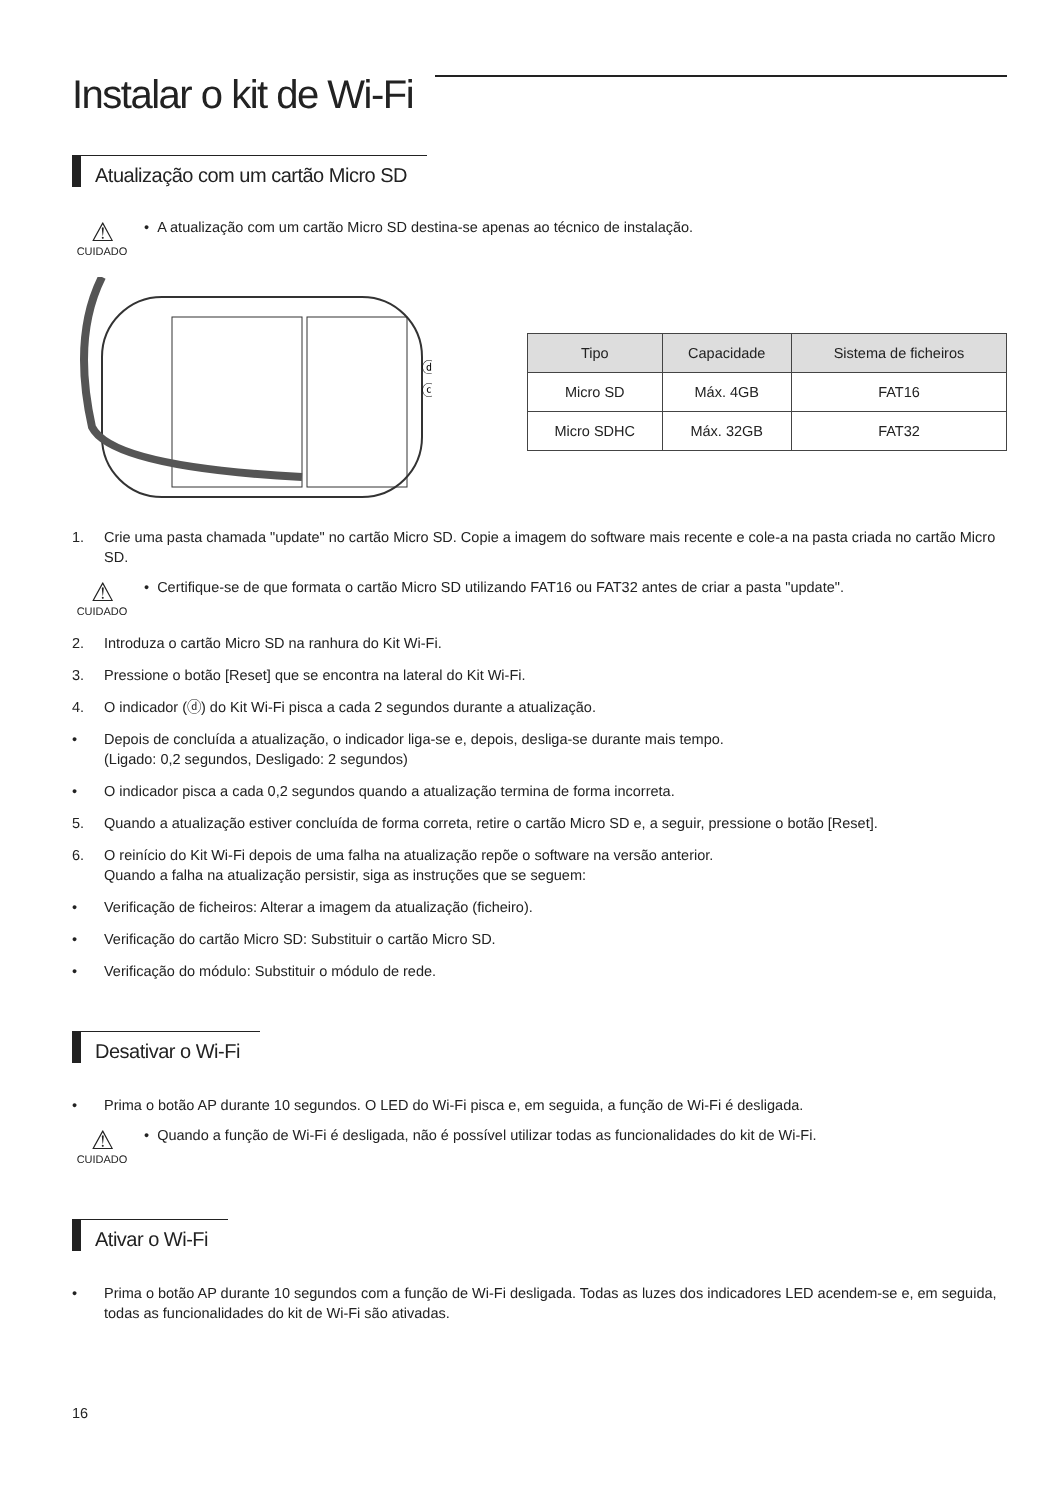Instalar o kit de Wi-Fi
Atualização com um cartão Micro SD
⚠
CUIDADO
• A atualização com um cartão Micro SD destina-se apenas ao técnico de instalação.
ⓓ
ⓒ
| Tipo | Capacidade | Sistema de ficheiros |
| --- | --- | --- |
| Micro SD | Máx. 4GB | FAT16 |
| Micro SDHC | Máx. 32GB | FAT32 |
1. Crie uma pasta chamada "update" no cartão Micro SD. Copie a imagem do software mais recente e cole-a na pasta criada no cartão Micro SD.
⚠
CUIDADO
• Certifique-se de que formata o cartão Micro SD utilizando FAT16 ou FAT32 antes de criar a pasta "update".
2. Introduza o cartão Micro SD na ranhura do Kit Wi-Fi.
3. Pressione o botão [Reset] que se encontra na lateral do Kit Wi-Fi.
4. O indicador (ⓓ) do Kit Wi-Fi pisca a cada 2 segundos durante a atualização.
• Depois de concluída a atualização, o indicador liga-se e, depois, desliga-se durante mais tempo.
(Ligado: 0,2 segundos, Desligado: 2 segundos)
• O indicador pisca a cada 0,2 segundos quando a atualização termina de forma incorreta.
5. Quando a atualização estiver concluída de forma correta, retire o cartão Micro SD e, a seguir, pressione o botão [Reset].
6. O reinício do Kit Wi-Fi depois de uma falha na atualização repõe o software na versão anterior.
Quando a falha na atualização persistir, siga as instruções que se seguem:
• Verificação de ficheiros: Alterar a imagem da atualização (ficheiro).
• Verificação do cartão Micro SD: Substituir o cartão Micro SD.
• Verificação do módulo: Substituir o módulo de rede.
Desativar o Wi-Fi
• Prima o botão AP durante 10 segundos. O LED do Wi-Fi pisca e, em seguida, a função de Wi-Fi é desligada.
⚠
CUIDADO
• Quando a função de Wi-Fi é desligada, não é possível utilizar todas as funcionalidades do kit de Wi-Fi.
Ativar o Wi-Fi
• Prima o botão AP durante 10 segundos com a função de Wi-Fi desligada. Todas as luzes dos indicadores LED acendem-se e, em seguida, todas as funcionalidades do kit de Wi-Fi são ativadas.
16